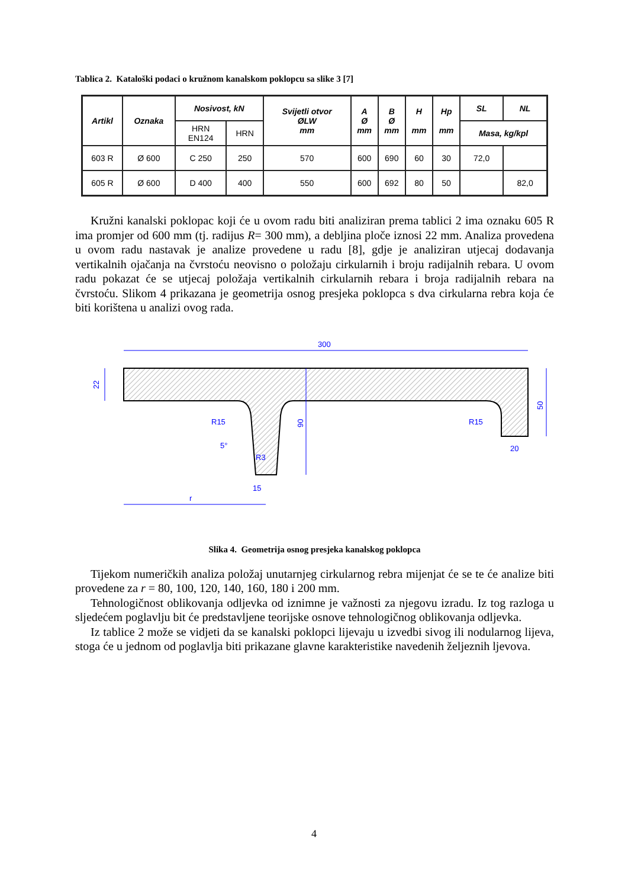Tablica 2. Kataloški podaci o kružnom kanalskom poklopcu sa slike 3 [7]
| Artikl | Oznaka | Nosivost, kN | | Svijetli otvor ØLW mm | A Ø mm | B Ø mm | H mm | Hp mm | SL | NL |
| --- | --- | --- | --- | --- | --- | --- | --- | --- | --- | --- |
| | | HRN EN124 | HRN | | | | | | Masa, kg/kpl | |
| 603 R | Ø 600 | C 250 | 250 | 570 | 600 | 690 | 60 | 30 | 72,0 | |
| 605 R | Ø 600 | D 400 | 400 | 550 | 600 | 692 | 80 | 50 | | 82,0 |
Kružni kanalski poklopac koji će u ovom radu biti analiziran prema tablici 2 ima oznaku 605 R ima promjer od 600 mm (tj. radijus R= 300 mm), a debljina ploče iznosi 22 mm. Analiza provedena u ovom radu nastavak je analize provedene u radu [8], gdje je analiziran utjecaj dodavanja vertikalnih ojačanja na čvrstoću neovisno o položaju cirkularnih i broju radijalnih rebara. U ovom radu pokazat će se utjecaj položaja vertikalnih cirkularnih rebara i broja radijalnih rebara na čvrstoću. Slikom 4 prikazana je geometrija osnog presjeka poklopca s dva cirkularna rebra koja će biti korištena u analizi ovog rada.
300
22
50
90
20
15
r
R15
R15
5°
R3
Slika 4. Geometrija osnog presjeka kanalskog poklopca
Tijekom numeričkih analiza položaj unutarnjeg cirkularnog rebra mijenjat će se te će analize biti provedene za r = 80, 100, 120, 140, 160, 180 i 200 mm.
Tehnologičnost oblikovanja odljevka od iznimne je važnosti za njegovu izradu. Iz tog razloga u sljedećem poglavlju bit će predstavljene teorijske osnove tehnologičnog oblikovanja odljevka.
Iz tablice 2 može se vidjeti da se kanalski poklopci lijevaju u izvedbi sivog ili nodularnog lijeva, stoga će u jednom od poglavlja biti prikazane glavne karakteristike navedenih željeznih ljevova.
4